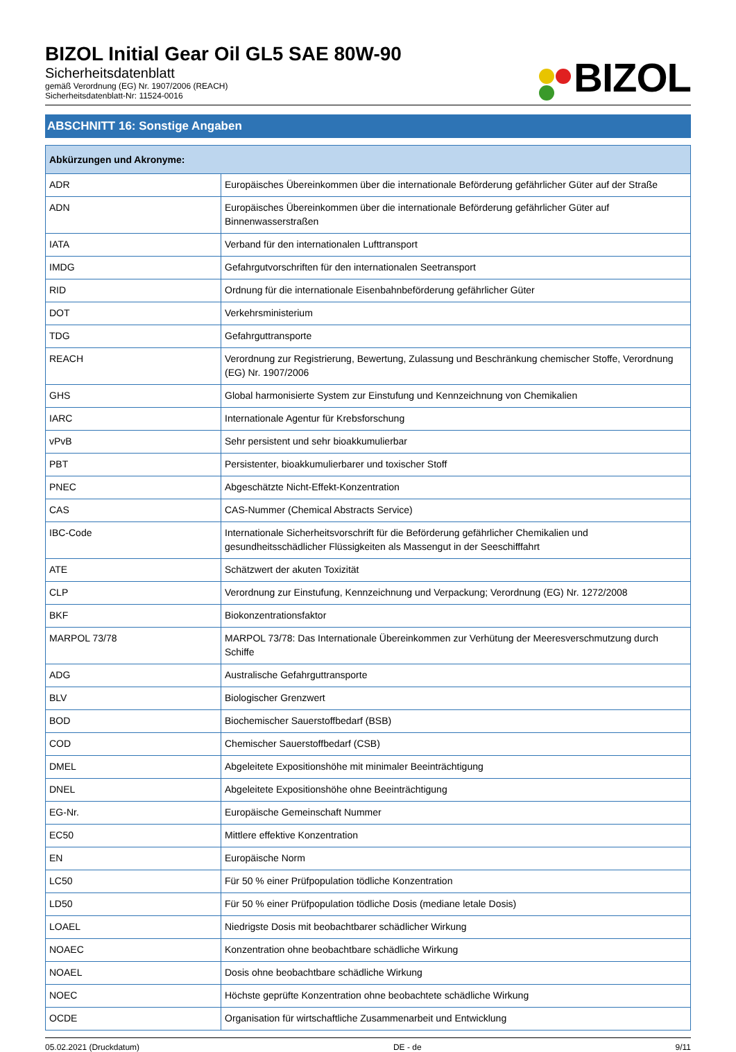BIZOL Initial Gear Oil GL5 SAE 80W-90
Sicherheitsdatenblatt
gemäß Verordnung (EG) Nr. 1907/2006 (REACH)
Sicherheitsdatenblatt-Nr: 11524-0016
BIZOL
ABSCHNITT 16: Sonstige Angaben
| Abkürzungen und Akronyme: | |
| --- | --- |
| ADR | Europäisches Übereinkommen über die internationale Beförderung gefährlicher Güter auf der Straße |
| ADN | Europäisches Übereinkommen über die internationale Beförderung gefährlicher Güter auf Binnenwasserstraßen |
| IATA | Verband für den internationalen Lufttransport |
| IMDG | Gefahrgutvorschriften für den internationalen Seetransport |
| RID | Ordnung für die internationale Eisenbahnbeförderung gefährlicher Güter |
| DOT | Verkehrsministerium |
| TDG | Gefahrguttransporte |
| REACH | Verordnung zur Registrierung, Bewertung, Zulassung und Beschränkung chemischer Stoffe, Verordnung (EG) Nr. 1907/2006 |
| GHS | Global harmonisierte System zur Einstufung und Kennzeichnung von Chemikalien |
| IARC | Internationale Agentur für Krebsforschung |
| vPvB | Sehr persistent und sehr bioakkumulierbar |
| PBT | Persistenter, bioakkumulierbarer und toxischer Stoff |
| PNEC | Abgeschätzte Nicht-Effekt-Konzentration |
| CAS | CAS-Nummer (Chemical Abstracts Service) |
| IBC-Code | Internationale Sicherheitsvorschrift für die Beförderung gefährlicher Chemikalien und gesundheitsschädlicher Flüssigkeiten als Massengut in der Seeschifffahrt |
| ATE | Schätzwert der akuten Toxizität |
| CLP | Verordnung zur Einstufung, Kennzeichnung und Verpackung; Verordnung (EG) Nr. 1272/2008 |
| BKF | Biokonzentrationsfaktor |
| MARPOL 73/78 | MARPOL 73/78: Das Internationale Übereinkommen zur Verhütung der Meeresverschmutzung durch Schiffe |
| ADG | Australische Gefahrguttransporte |
| BLV | Biologischer Grenzwert |
| BOD | Biochemischer Sauerstoffbedarf (BSB) |
| COD | Chemischer Sauerstoffbedarf (CSB) |
| DMEL | Abgeleitete Expositionshöhe mit minimaler Beeinträchtigung |
| DNEL | Abgeleitete Expositionshöhe ohne Beeinträchtigung |
| EG-Nr. | Europäische Gemeinschaft Nummer |
| EC50 | Mittlere effektive Konzentration |
| EN | Europäische Norm |
| LC50 | Für 50 % einer Prüfpopulation tödliche Konzentration |
| LD50 | Für 50 % einer Prüfpopulation tödliche Dosis (mediane letale Dosis) |
| LOAEL | Niedrigste Dosis mit beobachtbarer schädlicher Wirkung |
| NOAEC | Konzentration ohne beobachtbare schädliche Wirkung |
| NOAEL | Dosis ohne beobachtbare schädliche Wirkung |
| NOEC | Höchste geprüfte Konzentration ohne beobachtete schädliche Wirkung |
| OCDE | Organisation für wirtschaftliche Zusammenarbeit und Entwicklung |
05.02.2021 (Druckdatum) DE - de 9/11